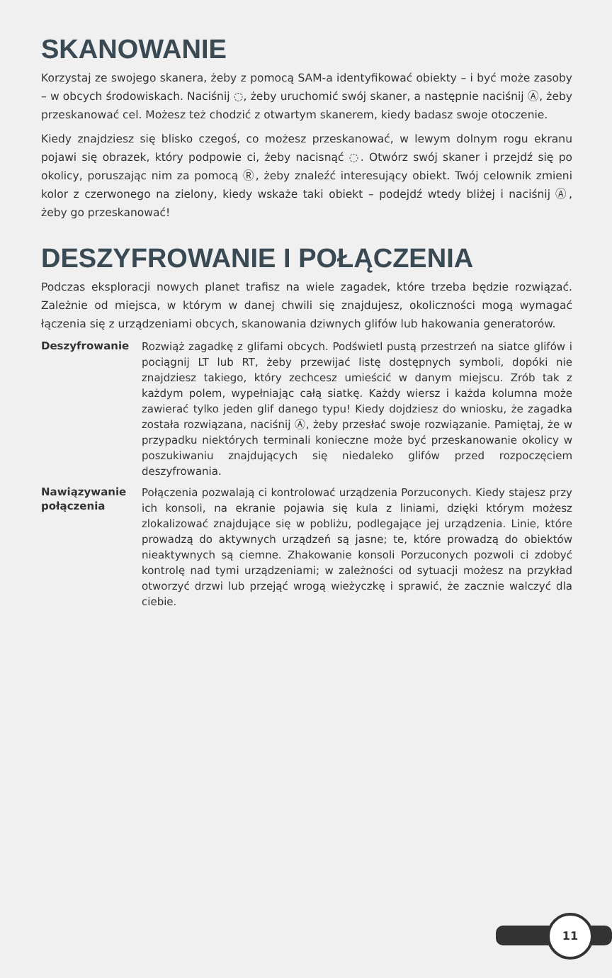SKANOWANIE
Korzystaj ze swojego skanera, żeby z pomocą SAM-a identyfikować obiekty – i być może zasoby – w obcych środowiskach. Naciśnij ◌, żeby uruchomić swój skaner, a następnie naciśnij Ⓐ, żeby przeskanować cel. Możesz też chodzić z otwartym skanerem, kiedy badasz swoje otoczenie.
Kiedy znajdziesz się blisko czegoś, co możesz przeskanować, w lewym dolnym rogu ekranu pojawi się obrazek, który podpowie ci, żeby nacisnąć ◌. Otwórz swój skaner i przejdź się po okolicy, poruszając nim za pomocą Ⓡ, żeby znaleźć interesujący obiekt. Twój celownik zmieni kolor z czerwonego na zielony, kiedy wskaże taki obiekt – podejdź wtedy bliżej i naciśnij Ⓐ, żeby go przeskanować!
DESZYFROWANIE I POŁĄCZENIA
Podczas eksploracji nowych planet trafisz na wiele zagadek, które trzeba będzie rozwiązać. Zależnie od miejsca, w którym w danej chwili się znajdujesz, okoliczności mogą wymagać łączenia się z urządzeniami obcych, skanowania dziwnych glifów lub hakowania generatorów.
Deszyfrowanie
Rozwiąż zagadkę z glifami obcych. Podświetl pustą przestrzeń na siatce glifów i pociągnij LT lub RT, żeby przewijać listę dostępnych symboli, dopóki nie znajdziesz takiego, który zechcesz umieścić w danym miejscu. Zrób tak z każdym polem, wypełniając całą siatkę. Każdy wiersz i każda kolumna może zawierać tylko jeden glif danego typu! Kiedy dojdziesz do wniosku, że zagadka została rozwiązana, naciśnij Ⓐ, żeby przesłać swoje rozwiązanie. Pamiętaj, że w przypadku niektórych terminali konieczne może być przeskanowanie okolicy w poszukiwaniu znajdujących się niedaleko glifów przed rozpoczęciem deszyfrowania.
Nawiązywanie połączenia
Połączenia pozwalają ci kontrolować urządzenia Porzuconych. Kiedy stajesz przy ich konsoli, na ekranie pojawia się kula z liniami, dzięki którym możesz zlokalizować znajdujące się w pobliżu, podlegające jej urządzenia. Linie, które prowadzą do aktywnych urządzeń są jasne; te, które prowadzą do obiektów nieaktywnych są ciemne. Zhakowanie konsoli Porzuconych pozwoli ci zdobyć kontrolę nad tymi urządzeniami; w zależności od sytuacji możesz na przykład otworzyć drzwi lub przejąć wrogą wieżyczkę i sprawić, że zacznie walczyć dla ciebie.
11